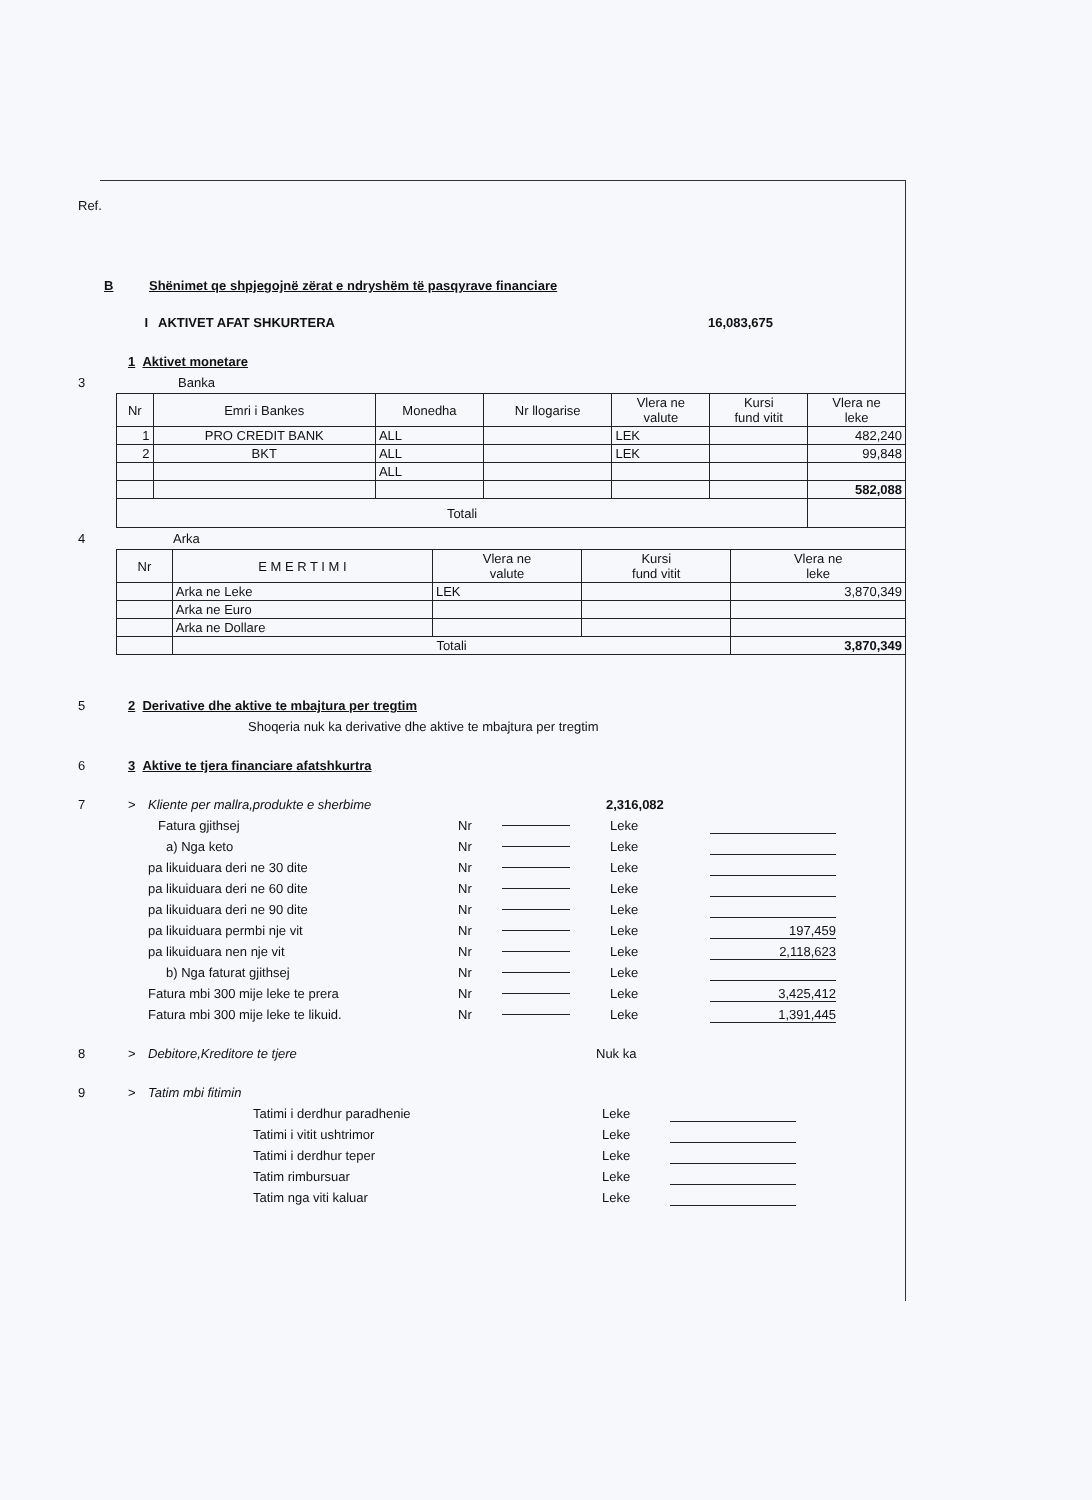Ref.
B Shënimet qe shpjegojnë zërat e ndryshëm të pasqyrave financiare
I AKTIVET AFAT SHKURTERA 16,083,675
1 Aktivet monetare
3 Banka
| Nr | Emri i Bankes | Monedha | Nr llogarise | Vlera ne valute | Kursi fund vitit | Vlera ne leke |
| --- | --- | --- | --- | --- | --- | --- |
| 1 | PRO CREDIT BANK | ALL | | LEK | | 482,240 |
| 2 | BKT | ALL | | LEK | | 99,848 |
| | | ALL | | | | |
| | | | | | | 582,088 |
| Totali | | | | | | |
4 Arka
| Nr | E M E R T I M I | Vlera ne valute | Kursi fund vitit | Vlera ne leke |
| --- | --- | --- | --- | --- |
| | Arka ne Leke | LEK | | 3,870,349 |
| | Arka ne Euro | | | |
| | Arka ne Dollare | | | |
| | Totali | | | 3,870,349 |
5 2 Derivative dhe aktive te mbajtura per tregtim
Shoqeria nuk ka derivative dhe aktive te mbajtura per tregtim
6 3 Aktive te tjera financiare afatshkurtra
7 > Kliente per mallra,produkte e sherbime 2,316,082
Fatura gjithsej Nr Leke
a) Nga keto Nr Leke
pa likuiduara deri ne 30 dite Nr Leke
pa likuiduara deri ne 60 dite Nr Leke
pa likuiduara deri ne 90 dite Nr Leke
pa likuiduara permbi nje vit Nr Leke 197,459
pa likuiduara nen nje vit Nr Leke 2,118,623
b) Nga faturat gjithsej Nr Leke
Fatura mbi 300 mije leke te prera Nr Leke 3,425,412
Fatura mbi 300 mije leke te likuid. Nr Leke 1,391,445
8 > Debitore,Kreditore te tjere Nuk ka
9 > Tatim mbi fitimin
Tatimi i derdhur paradhenie Leke
Tatimi i vitit ushtrimor Leke
Tatimi i derdhur teper Leke
Tatim rimbursuar Leke
Tatim nga viti kaluar Leke